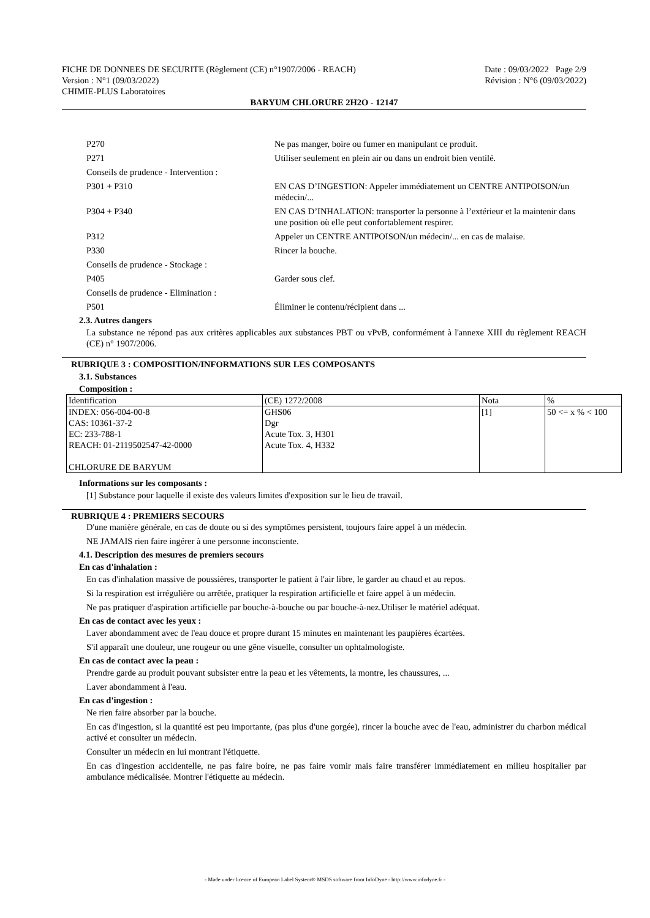FICHE DE DONNEES DE SECURITE (Règlement (CE) n°1907/2006 - REACH) Date : 09/03/2022 Page 2/9
Version : N°1 (09/03/2022) Révision : N°6 (09/03/2022)
CHIMIE-PLUS Laboratoires
BARYUM CHLORURE 2H2O - 12147
P270 Ne pas manger, boire ou fumer en manipulant ce produit.
P271 Utiliser seulement en plein air ou dans un endroit bien ventilé.
Conseils de prudence - Intervention :
P301 + P310 EN CAS D’INGESTION: Appeler immédiatement un CENTRE ANTIPOISON/un médecin/...
P304 + P340 EN CAS D’INHALATION: transporter la personne à l’extérieur et la maintenir dans une position où elle peut confortablement respirer.
P312 Appeler un CENTRE ANTIPOISON/un médecin/... en cas de malaise.
P330 Rincer la bouche.
Conseils de prudence - Stockage :
P405 Garder sous clef.
Conseils de prudence - Elimination :
P501 Éliminer le contenu/récipient dans ...
2.3. Autres dangers
La substance ne répond pas aux critères applicables aux substances PBT ou vPvB, conformément à l'annexe XIII du règlement REACH (CE) n° 1907/2006.
RUBRIQUE 3 : COMPOSITION/INFORMATIONS SUR LES COMPOSANTS
3.1. Substances
Composition :
| Identification | (CE) 1272/2008 | Nota | % |
| INDEX: 056-004-00-8 CAS: 10361-37-2 EC: 233-788-1 REACH: 01-2119502547-42-0000 CHLORURE DE BARYUM | GHS06 Dgr Acute Tox. 3, H301 Acute Tox. 4, H332 | [1] | 50 <= x % < 100 |
Informations sur les composants :
[1] Substance pour laquelle il existe des valeurs limites d'exposition sur le lieu de travail.
RUBRIQUE 4 : PREMIERS SECOURS
D'une manière générale, en cas de doute ou si des symptômes persistent, toujours faire appel à un médecin.
NE JAMAIS rien faire ingérer à une personne inconsciente.
4.1. Description des mesures de premiers secours
En cas d'inhalation :
En cas d'inhalation massive de poussières, transporter le patient à l'air libre, le garder au chaud et au repos.
Si la respiration est irrégulière ou arrêtée, pratiquer la respiration artificielle et faire appel à un médecin.
Ne pas pratiquer d'aspiration artificielle par bouche-à-bouche ou par bouche-à-nez.Utiliser le matériel adéquat.
En cas de contact avec les yeux :
Laver abondamment avec de l'eau douce et propre durant 15 minutes en maintenant les paupières écartées.
S'il apparaît une douleur, une rougeur ou une gêne visuelle, consulter un ophtalmologiste.
En cas de contact avec la peau :
Prendre garde au produit pouvant subsister entre la peau et les vêtements, la montre, les chaussures, ...
Laver abondamment à l'eau.
En cas d'ingestion :
Ne rien faire absorber par la bouche.
En cas d'ingestion, si la quantité est peu importante, (pas plus d'une gorgée), rincer la bouche avec de l'eau, administrer du charbon médical activé et consulter un médecin.
Consulter un médecin en lui montrant l'étiquette.
En cas d'ingestion accidentelle, ne pas faire boire, ne pas faire vomir mais faire transférer immédiatement en milieu hospitalier par ambulance médicalisée. Montrer l'étiquette au médecin.
- Made under licence of European Label System® MSDS software from InfoDyne - http://www.infodyne.fr -